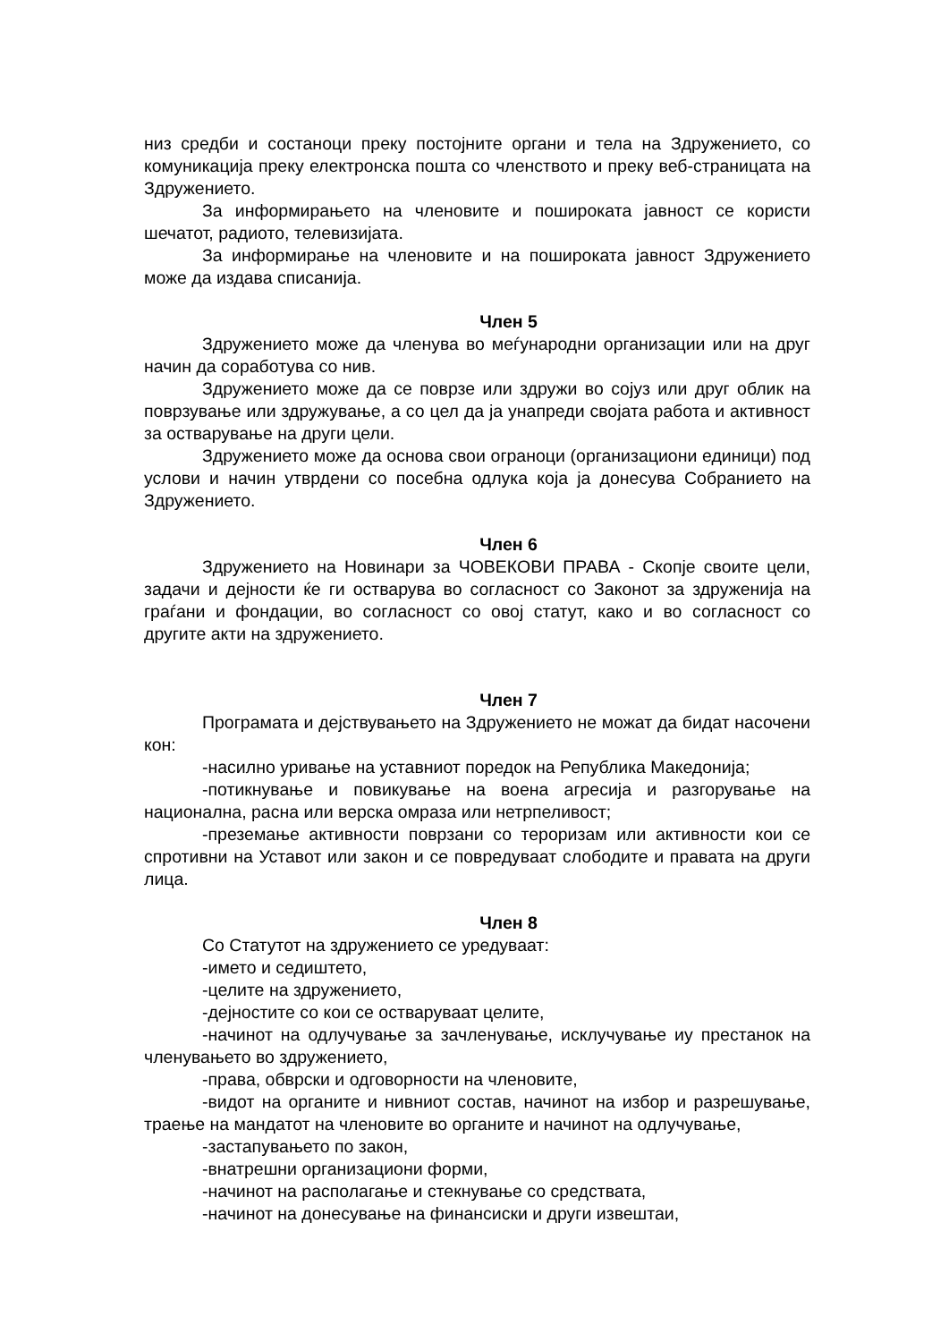низ средби и состаноци преку постојните органи и тела на Здружението, со комуникација преку електронска пошта со членството и преку веб-страницата на Здружението.
За информирањето на членовите и пошироката јавност се користи шечатот, радиото, телевизијата.
За информирање на членовите и на пошироката јавност Здружението може да издава списанија.
Член 5
Здружението може да членува во меѓународни организации или на друг начин да соработува со нив.
Здружението може да се поврзе или здружи во сојуз или друг облик на поврзување или здружување, а со цел да ја унапреди својата работа и активност за остварување на други цели.
Здружението може да основа свои ограноци (организациони единици) под услови и начин утврдени со посебна одлука која ја донесува Собранието на Здружението.
Член 6
Здружението на Новинари за ЧОВЕКОВИ ПРАВА - Скопје своите цели, задачи и дејности ќе ги остварува во согласност со Законот за здруженија на граѓани и фондации, во согласност со овој статут, како и во согласност со другите акти на здружението.
Член 7
Програмата и дејствувањето на Здружението не можат да бидат насочени кон:
-насилно уривање на уставниот поредок на Република Македонија;
-потикнување и повикување на воена агресија и разгорување на национална, расна или верска омраза или нетрпеливост;
-преземање активности поврзани со тероризам или активности кои се спротивни на Уставот или закон и се повредуваат слободите и правата на други лица.
Член 8
Со Статутот на здружението се уредуваат:
-името и седиштето,
-целите на здружението,
-дејностите со кои се остваруваат целите,
-начинот на одлучување за зачленување, исклучување иу престанок на членувањето во здружението,
-права, обврски и одговорности на членовите,
-видот на органите и нивниот состав, начинот на избор и разрешување, траење на мандатот на членовите во органите и начинот на одлучување,
-застапувањето по закон,
-внатрешни организациони форми,
-начинот на располагање и стекнување со средствата,
-начинот на донесување на финансиски и други извештаи,